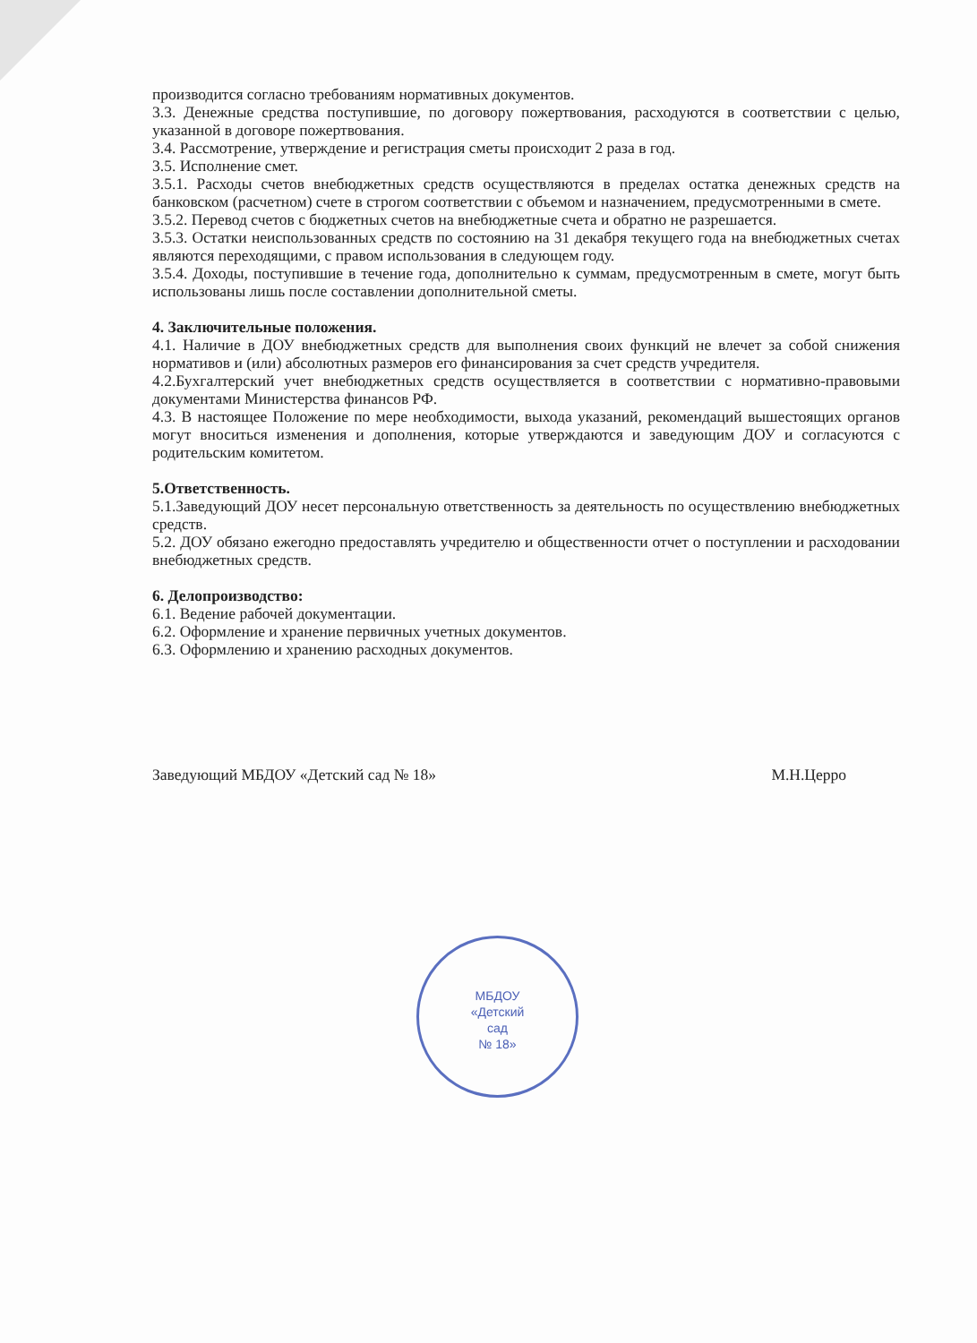МБДОУ
«Детский
сад
№ 18»
производится согласно требованиям нормативных документов.
3.3. Денежные средства поступившие, по договору пожертвования, расходуются в соответствии с целью, указанной в договоре пожертвования.
3.4. Рассмотрение, утверждение и регистрация сметы происходит 2 раза в год.
3.5. Исполнение смет.
3.5.1. Расходы счетов внебюджетных средств осуществляются в пределах остатка денежных средств на банковском (расчетном) счете в строгом соответствии с объемом и назначением, предусмотренными в смете.
3.5.2. Перевод счетов с бюджетных счетов на внебюджетные счета и обратно не разрешается.
3.5.3. Остатки неиспользованных средств по состоянию на 31 декабря текущего года на внебюджетных счетах являются переходящими, с правом использования в следующем году.
3.5.4. Доходы, поступившие в течение года, дополнительно к суммам, предусмотренным в смете, могут быть использованы лишь после составлении дополнительной сметы.
4. Заключительные положения.
4.1. Наличие в ДОУ внебюджетных средств для выполнения своих функций не влечет за собой снижения нормативов и (или) абсолютных размеров его финансирования за счет средств учредителя.
4.2.Бухгалтерский учет внебюджетных средств осуществляется в соответствии с нормативно-правовыми документами Министерства финансов РФ.
4.3. В настоящее Положение по мере необходимости, выхода указаний, рекомендаций вышестоящих органов могут вноситься изменения и дополнения, которые утверждаются и заведующим ДОУ и согласуются с родительским комитетом.
5.Ответственность.
5.1.Заведующий ДОУ несет персональную ответственность за деятельность по осуществлению внебюджетных средств.
5.2. ДОУ обязано ежегодно предоставлять учредителю и общественности отчет о поступлении и расходовании внебюджетных средств.
6. Делопроизводство:
6.1. Ведение рабочей документации.
6.2. Оформление и хранение первичных учетных документов.
6.3. Оформлению и хранению расходных документов.
Заведующий МБДОУ «Детский сад № 18» М.Н.Церро